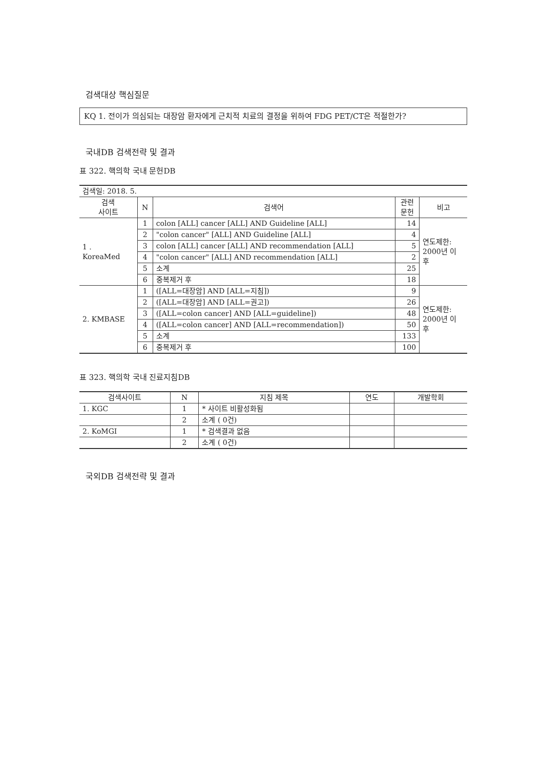검색대상 핵심질문
KQ 1. 전이가 의심되는 대장암 환자에게 근치적 치료의 결정을 위하여 FDG PET/CT은 적절한가?
국내DB 검색전략 및 결과
표 322. 핵의학 국내 문헌DB
| 검색일: 2018. 5. | | | | |
| 검색 사이트 | N | 검색어 | 관련 문헌 | 비고 |
| 1 . KoreaMed | 1 | colon [ALL] cancer [ALL] AND Guideline [ALL] | 14 | 연도제한: 2000년 이 후 |
| | 2 | "colon cancer" [ALL] AND Guideline [ALL] | 4 | |
| | 3 | colon [ALL] cancer [ALL] AND recommendation [ALL] | 5 | |
| | 4 | "colon cancer" [ALL] AND recommendation [ALL] | 2 | |
| | 5 | 소계 | 25 | |
| | 6 | 중복제거 후 | 18 | |
| 2. KMBASE | 1 | ([ALL=대장암] AND [ALL=지침]) | 9 | 연도제한: 2000년 이 후 |
| | 2 | ([ALL=대장암] AND [ALL=권고]) | 26 | |
| | 3 | ([ALL=colon cancer] AND [ALL=guideline]) | 48 | |
| | 4 | ([ALL=colon cancer] AND [ALL=recommendation]) | 50 | |
| | 5 | 소계 | 133 | |
| | 6 | 중복제거 후 | 100 | |
표 323. 핵의학 국내 진료지침DB
| 검색사이트 | N | 지침 제목 | 연도 | 개발학회 |
| --- | --- | --- | --- | --- |
| 1. KGC | 1 | * 사이트 비활성화됨 | | |
| | 2 | 소계 ( 0건) | | |
| 2. KoMGI | 1 | * 검색결과 없음 | | |
| | 2 | 소계 ( 0건) | | |
국외DB 검색전략 및 결과